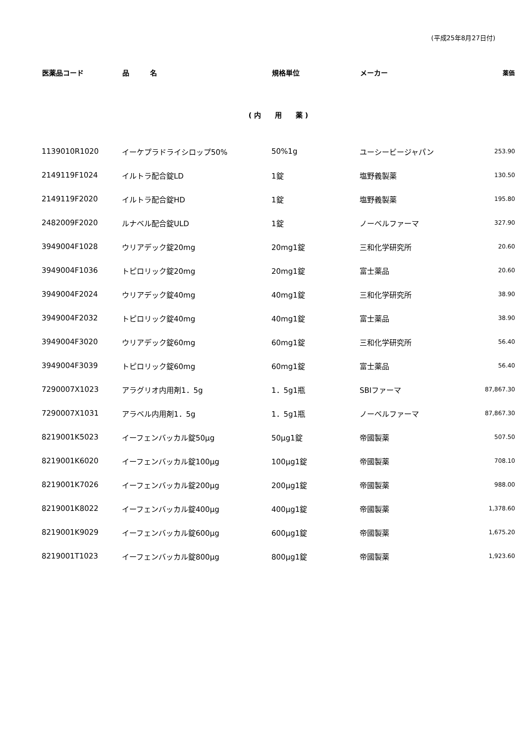(平成25年8月27日付)
| 医薬品コード | 品 名 | 規格単位 | メーカー | 薬価 |
| --- | --- | --- | --- | --- |
| ( 内 用 薬 ) | | | | |
| 1139010R1020 | イーケプラドライシロップ50% | 50%1g | ユーシービージャパン | 253.90 |
| 2149119F1024 | イルトラ配合錠LD | 1錠 | 塩野義製薬 | 130.50 |
| 2149119F2020 | イルトラ配合錠HD | 1錠 | 塩野義製薬 | 195.80 |
| 2482009F2020 | ルナベル配合錠ULD | 1錠 | ノーベルファーマ | 327.90 |
| 3949004F1028 | ウリアデック錠20mg | 20mg1錠 | 三和化学研究所 | 20.60 |
| 3949004F1036 | トピロリック錠20mg | 20mg1錠 | 富士薬品 | 20.60 |
| 3949004F2024 | ウリアデック錠40mg | 40mg1錠 | 三和化学研究所 | 38.90 |
| 3949004F2032 | トピロリック錠40mg | 40mg1錠 | 富士薬品 | 38.90 |
| 3949004F3020 | ウリアデック錠60mg | 60mg1錠 | 三和化学研究所 | 56.40 |
| 3949004F3039 | トピロリック錠60mg | 60mg1錠 | 富士薬品 | 56.40 |
| 7290007X1023 | アラグリオ内用剤1．5g | 1．5g1瓶 | SBIファーマ | 87,867.30 |
| 7290007X1031 | アラベル内用剤1．5g | 1．5g1瓶 | ノーベルファーマ | 87,867.30 |
| 8219001K5023 | イーフェンバッカル錠50μg | 50μg1錠 | 帝國製薬 | 507.50 |
| 8219001K6020 | イーフェンバッカル錠100μg | 100μg1錠 | 帝國製薬 | 708.10 |
| 8219001K7026 | イーフェンバッカル錠200μg | 200μg1錠 | 帝國製薬 | 988.00 |
| 8219001K8022 | イーフェンバッカル錠400μg | 400μg1錠 | 帝國製薬 | 1,378.60 |
| 8219001K9029 | イーフェンバッカル錠600μg | 600μg1錠 | 帝國製薬 | 1,675.20 |
| 8219001T1023 | イーフェンバッカル錠800μg | 800μg1錠 | 帝國製薬 | 1,923.60 |